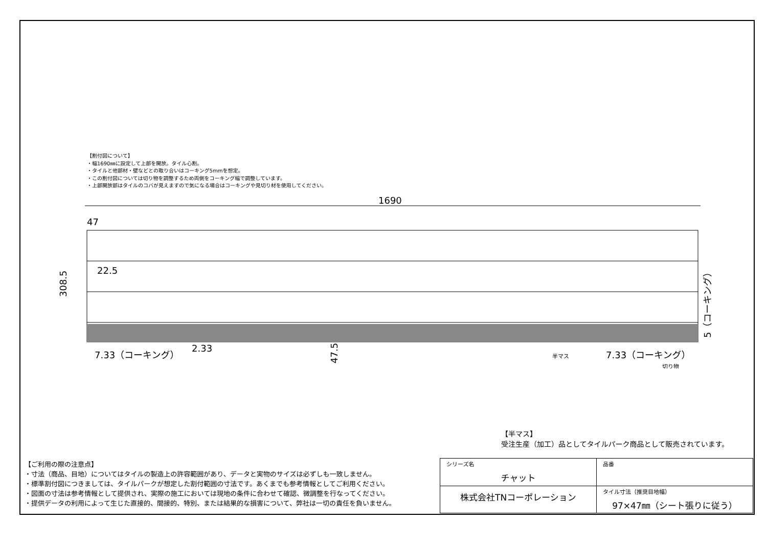【割付図について】
・幅1690㎜に設定して上部を開放。タイル心割。
・タイルと他部材・壁などとの取り合いはコーキング5mmを想定。
・この割付図については切り物を調整するため両側をコーキング幅で調整しています。
・上部開放部はタイルのコバが見えますので気になる場合はコーキングや見切り材を使用してください。
1690
47
22.5
308.5
7.33（コーキング）
2.33
47.5
半マス
7.33（コーキング）
切り物
5（コーキング）
【半マス】
受注生産（加工）品としてタイルパーク商品として販売されています。
【ご利用の際の注意点】
・寸法（商品、目地）についてはタイルの製造上の許容範囲があり、データと実物のサイズは必ずしも一致しません。
・標準割付図につきましては、タイルパークが想定した割付範囲の寸法です。あくまでも参考情報としてご利用ください。
・図面の寸法は参考情報として提供され、実際の施工においては現地の条件に合わせて確認、微調整を行なってください。
・提供データの利用によって生じた直接的、間接的、特別、または結果的な損害について、弊社は一切の責任を負いません。
| シリーズ名 チャット | 品番 |
| 株式会社TNコーポレーション | タイル寸法（推奨目地幅） 97×47㎜（シート張りに従う） |